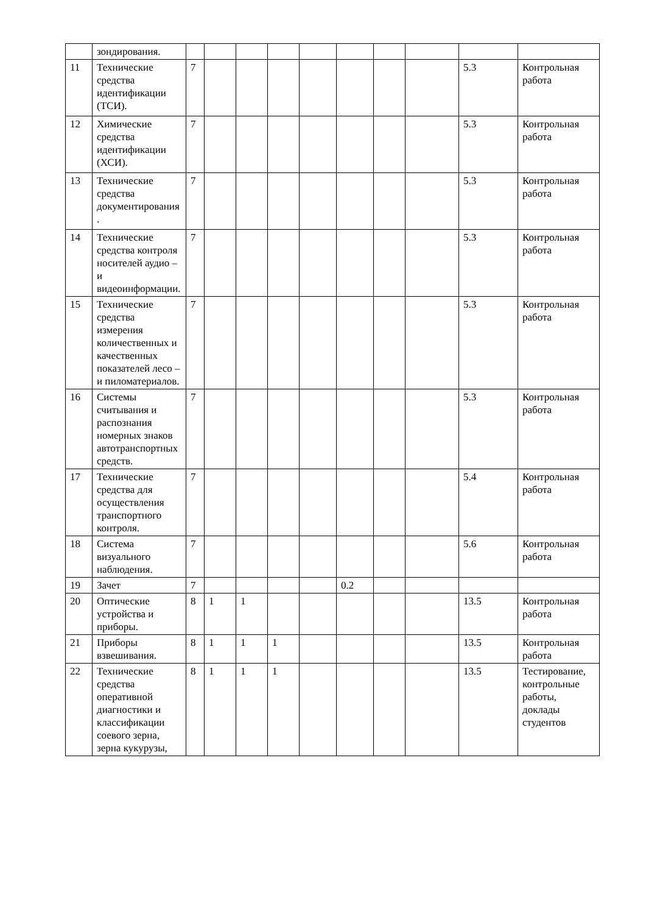| | зондирования. | | | | | | | | | | |
| 11 | Технические средства идентификации (ТСИ). | 7 | | | | | | | | 5.3 | Контрольная работа |
| 12 | Химические средства идентификации (ХСИ). | 7 | | | | | | | | 5.3 | Контрольная работа |
| 13 | Технические средства документирования. | 7 | | | | | | | | 5.3 | Контрольная работа |
| 14 | Технические средства контроля носителей аудио – и видеоинформации. | 7 | | | | | | | | 5.3 | Контрольная работа |
| 15 | Технические средства измерения количественных и качественных показателей лесо – и пиломатериалов. | 7 | | | | | | | | 5.3 | Контрольная работа |
| 16 | Системы считывания и распознания номерных знаков автотранспортных средств. | 7 | | | | | | | | 5.3 | Контрольная работа |
| 17 | Технические средства для осуществления транспортного контроля. | 7 | | | | | | | | 5.4 | Контрольная работа |
| 18 | Система визуального наблюдения. | 7 | | | | | | | | 5.6 | Контрольная работа |
| 19 | Зачет | 7 | | | | | 0.2 | | | | |
| 20 | Оптические устройства и приборы. | 8 | 1 | 1 | | | | | | 13.5 | Контрольная работа |
| 21 | Приборы взвешивания. | 8 | 1 | 1 | 1 | | | | | 13.5 | Контрольная работа |
| 22 | Технические средства оперативной диагностики и классификации соевого зерна, зерна кукурузы, | 8 | 1 | 1 | 1 | | | | | 13.5 | Тестирование, контрольные работы, доклады студентов |